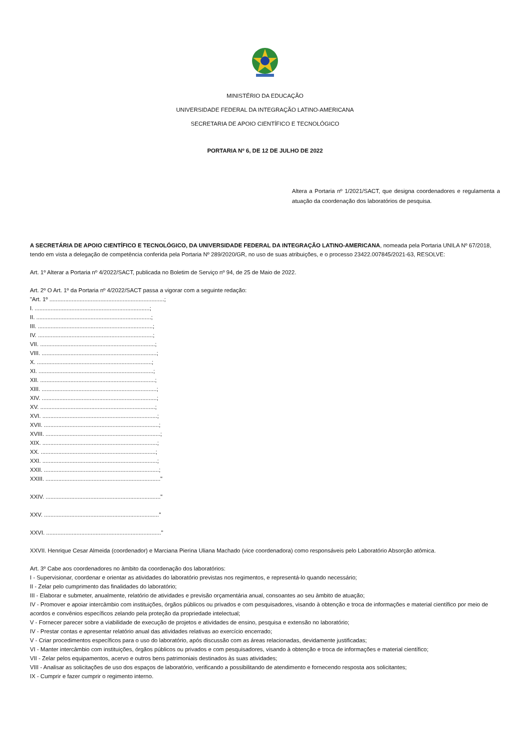MINISTÉRIO DA EDUCAÇÃO
UNIVERSIDADE FEDERAL DA INTEGRAÇÃO LATINO-AMERICANA
SECRETARIA DE APOIO CIENTÍFICO E TECNOLÓGICO
PORTARIA Nº 6, DE 12 DE JULHO DE 2022
Altera a Portaria nº 1/2021/SACT, que designa coordenadores e regulamenta a atuação da coordenação dos laboratórios de pesquisa.
A SECRETÁRIA DE APOIO CIENTÍFICO E TECNOLÓGICO, DA UNIVERSIDADE FEDERAL DA INTEGRAÇÃO LATINO-AMERICANA, nomeada pela Portaria UNILA Nº 67/2018, tendo em vista a delegação de competência conferida pela Portaria Nº 289/2020/GR, no uso de suas atribuições, e o processo 23422.007845/2021-63, RESOLVE:
Art. 1º Alterar a Portaria nº 4/2022/SACT, publicada no Boletim de Serviço nº 94, de 25 de Maio de 2022.
Art. 2º O Art. 1º da Portaria nº 4/2022/SACT passa a vigorar com a seguinte redação:
"Art. 1º ........................................................................;
I. ........................................................................;
II. ........................................................................;
III. ........................................................................;
IV. ........................................................................;
VII. ........................................................................;
VIII. ........................................................................;
X. ........................................................................;
XI. ........................................................................;
XII. ........................................................................;
XIII. ........................................................................;
XIV. ........................................................................;
XV. ........................................................................;
XVI. ........................................................................;
XVII. ........................................................................;
XVIII. ........................................................................;
XIX. ........................................................................;
XX. ........................................................................;
XXI. ........................................................................;
XXII. ........................................................................;
XXIII. ........................................................................"
XXIV. ........................................................................"
XXV. ........................................................................"
XXVI. ........................................................................"
XXVII. Henrique Cesar Almeida (coordenador) e Marciana Pierina Uliana Machado (vice coordenadora) como responsáveis pelo Laboratório Absorção atômica.
Art. 3º Cabe aos coordenadores no âmbito da coordenação dos laboratórios:
I - Supervisionar, coordenar e orientar as atividades do laboratório previstas nos regimentos, e representá-lo quando necessário;
II - Zelar pelo cumprimento das finalidades do laboratório;
III - Elaborar e submeter, anualmente, relatório de atividades e previsão orçamentária anual, consoantes ao seu âmbito de atuação;
IV - Promover e apoiar intercâmbio com instituições, órgãos públicos ou privados e com pesquisadores, visando à obtenção e troca de informações e material científico por meio de acordos e convênios específicos zelando pela proteção da propriedade intelectual;
V - Fornecer parecer sobre a viabilidade de execução de projetos e atividades de ensino, pesquisa e extensão no laboratório;
IV - Prestar contas e apresentar relatório anual das atividades relativas ao exercício encerrado;
V - Criar procedimentos específicos para o uso do laboratório, após discussão com as áreas relacionadas, devidamente justificadas;
VI - Manter intercâmbio com instituições, órgãos públicos ou privados e com pesquisadores, visando à obtenção e troca de informações e material científico;
VII - Zelar pelos equipamentos, acervo e outros bens patrimoniais destinados às suas atividades;
VIII - Analisar as solicitações de uso dos espaços de laboratório, verificando a possibilitando de atendimento e fornecendo resposta aos solicitantes;
IX - Cumprir e fazer cumprir o regimento interno.